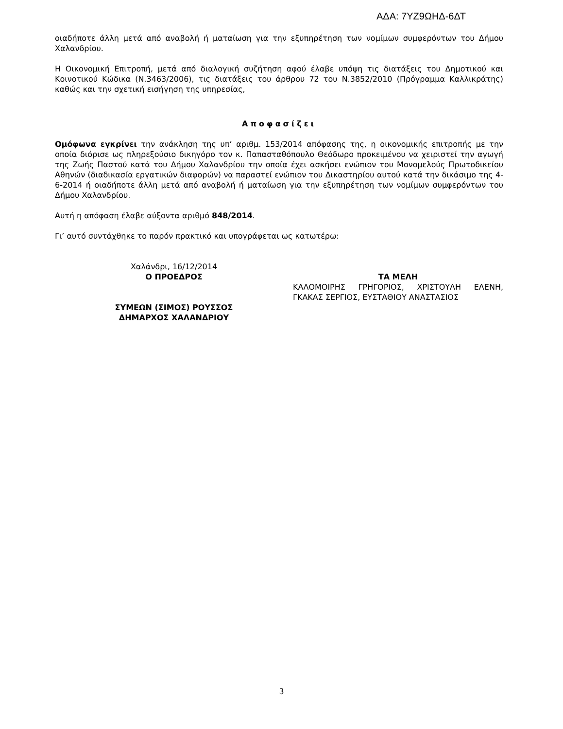ΑΔΑ: 7ΥΖ9ΩΗΔ-6ΔΤ
οιαδήποτε άλλη μετά από αναβολή ή ματαίωση για την εξυπηρέτηση των νομίμων συμφερόντων του Δήμου Χαλανδρίου.
Η Οικονομική Επιτροπή, μετά από διαλογική συζήτηση αφού έλαβε υπόψη τις διατάξεις του Δημοτικού και Κοινοτικού Κώδικα (Ν.3463/2006), τις διατάξεις του άρθρου 72 του Ν.3852/2010 (Πρόγραμμα Καλλικράτης) καθώς και την σχετική εισήγηση της υπηρεσίας,
Αποφασίζει
Ομόφωνα εγκρίνει την ανάκληση της υπ’ αριθμ. 153/2014 απόφασης της, η οικονομικής επιτροπής με την οποία διόρισε ως πληρεξούσιο δικηγόρο τον κ. Παπασταθόπουλο Θεόδωρο προκειμένου να χειριστεί την αγωγή της Ζωής Παστού κατά του Δήμου Χαλανδρίου την οποία έχει ασκήσει ενώπιον του Μονομελούς Πρωτοδικείου Αθηνών (διαδικασία εργατικών διαφορών) να παραστεί ενώπιον του Δικαστηρίου αυτού κατά την δικάσιμο της 4-6-2014 ή οιαδήποτε άλλη μετά από αναβολή ή ματαίωση για την εξυπηρέτηση των νομίμων συμφερόντων του Δήμου Χαλανδρίου.
Αυτή η απόφαση έλαβε αύξοντα αριθμό 848/2014.
Γι’ αυτό συντάχθηκε το παρόν πρακτικό και υπογράφεται ως κατωτέρω:
Χαλάνδρι, 16/12/2014
Ο ΠΡΟΕΔΡΟΣ
ΣΥΜΕΩΝ (ΣΙΜΟΣ) ΡΟΥΣΣΟΣ
ΔΗΜΑΡΧΟΣ ΧΑΛΑΝΔΡΙΟΥ
ΤΑ ΜΕΛΗ
ΚΑΛΟΜΟΙΡΗΣ ΓΡΗΓΟΡΙΟΣ, ΧΡΙΣΤΟΥΛΗ ΕΛΕΝΗ, ΓΚΑΚΑΣ ΣΕΡΓΙΟΣ, ΕΥΣΤΑΘΙΟΥ ΑΝΑΣΤΑΣΙΟΣ
3